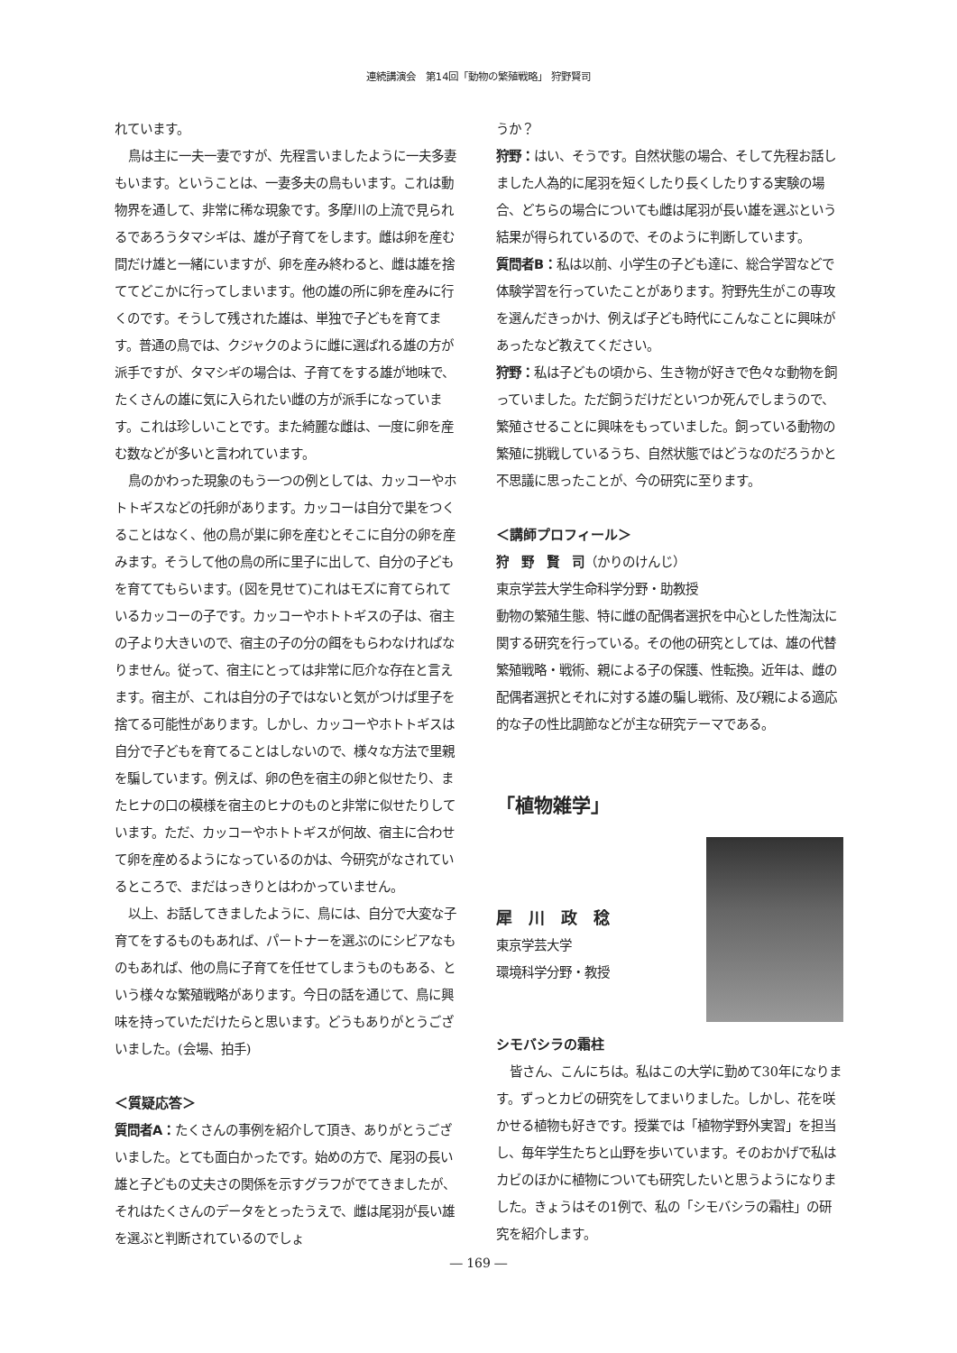連続講演会　第14回「動物の繁殖戦略」 狩野賢司
れています。
鳥は主に一夫一妻ですが、先程言いましたように一夫多妻もいます。ということは、一妻多夫の鳥もいます。これは動物界を通して、非常に稀な現象です。多摩川の上流で見られるであろうタマシギは、雄が子育てをします。雌は卵を産む間だけ雄と一緒にいますが、卵を産み終わると、雌は雄を捨ててどこかに行ってしまいます。他の雄の所に卵を産みに行くのです。そうして残された雄は、単独で子どもを育てます。普通の鳥では、クジャクのように雌に選ばれる雄の方が派手ですが、タマシギの場合は、子育てをする雄が地味で、たくさんの雄に気に入られたい雌の方が派手になっています。これは珍しいことです。また綺麗な雌は、一度に卵を産む数などが多いと言われています。
鳥のかわった現象のもう一つの例としては、カッコーやホトトギスなどの托卵があります。カッコーは自分で巣をつくることはなく、他の鳥が巣に卵を産むとそこに自分の卵を産みます。そうして他の鳥の所に里子に出して、自分の子どもを育ててもらいます。(図を見せて)これはモズに育てられているカッコーの子です。カッコーやホトトギスの子は、宿主の子より大きいので、宿主の子の分の餌をもらわなければなりません。従って、宿主にとっては非常に厄介な存在と言えます。宿主が、これは自分の子ではないと気がつけば里子を捨てる可能性があります。しかし、カッコーやホトトギスは自分で子どもを育てることはしないので、様々な方法で里親を騙しています。例えば、卵の色を宿主の卵と似せたり、またヒナの口の模様を宿主のヒナのものと非常に似せたりしています。ただ、カッコーやホトトギスが何故、宿主に合わせて卵を産めるようになっているのかは、今研究がなされているところで、まだはっきりとはわかっていません。
以上、お話してきましたように、鳥には、自分で大変な子育てをするものもあれば、パートナーを選ぶのにシビアなものもあれば、他の鳥に子育てを任せてしまうものもある、という様々な繁殖戦略があります。今日の話を通じて、鳥に興味を持っていただけたらと思います。どうもありがとうございました。(会場、拍手)
＜質疑応答＞
質問者A：たくさんの事例を紹介して頂き、ありがとうございました。とても面白かったです。始めの方で、尾羽の長い雄と子どもの丈夫さの関係を示すグラフがでてきましたが、それはたくさんのデータをとったうえで、雌は尾羽が長い雄を選ぶと判断されているのでしょ
うか？
狩野：はい、そうです。自然状態の場合、そして先程お話しました人為的に尾羽を短くしたり長くしたりする実験の場合、どちらの場合についても雌は尾羽が長い雄を選ぶという結果が得られているので、そのように判断しています。
質問者B：私は以前、小学生の子ども達に、総合学習などで体験学習を行っていたことがあります。狩野先生がこの専攻を選んだきっかけ、例えば子ども時代にこんなことに興味があったなど教えてください。
狩野：私は子どもの頃から、生き物が好きで色々な動物を飼っていました。ただ飼うだけだといつか死んでしまうので、繁殖させることに興味をもっていました。飼っている動物の繁殖に挑戦しているうち、自然状態ではどうなのだろうかと不思議に思ったことが、今の研究に至ります。
＜講師プロフィール＞
狩　野　賢　司（かりのけんじ）
東京学芸大学生命科学分野・助教授
動物の繁殖生態、特に雌の配偶者選択を中心とした性淘汰に関する研究を行っている。その他の研究としては、雄の代替繁殖戦略・戦術、親による子の保護、性転換。近年は、雌の配偶者選択とそれに対する雄の騙し戦術、及び親による適応的な子の性比調節などが主な研究テーマである。
「植物雑学」
犀　川　政　稔
東京学芸大学
環境科学分野・教授
シモバシラの霜柱
皆さん、こんにちは。私はこの大学に勤めて30年になります。ずっとカビの研究をしてまいりました。しかし、花を咲かせる植物も好きです。授業では「植物学野外実習」を担当し、毎年学生たちと山野を歩いています。そのおかげで私はカビのほかに植物についても研究したいと思うようになりました。きょうはその1例で、私の「シモバシラの霜柱」の研究を紹介します。
― 169 ―